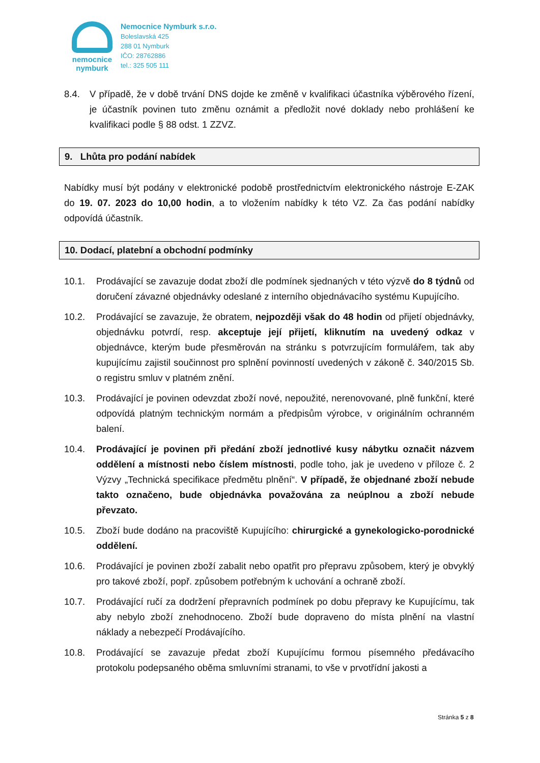nemocnice
nymburk
Nemocnice Nymburk s.r.o.
Boleslavská 425
288 01 Nymburk
IČO: 28762886
tel.: 325 505 111
8.4. V případě, že v době trvání DNS dojde ke změně v kvalifikaci účastníka výběrového řízení, je účastník povinen tuto změnu oznámit a předložit nové doklady nebo prohlášení ke kvalifikaci podle § 88 odst. 1 ZZVZ.
9. Lhůta pro podání nabídek
Nabídky musí být podány v elektronické podobě prostřednictvím elektronického nástroje E-ZAK do 19. 07. 2023 do 10,00 hodin, a to vložením nabídky k této VZ. Za čas podání nabídky odpovídá účastník.
10. Dodací, platební a obchodní podmínky
10.1. Prodávající se zavazuje dodat zboží dle podmínek sjednaných v této výzvě do 8 týdnů od doručení závazné objednávky odeslané z interního objednávacího systému Kupujícího.
10.2. Prodávající se zavazuje, že obratem, nejpozději však do 48 hodin od přijetí objednávky, objednávku potvrdí, resp. akceptuje její přijetí, kliknutím na uvedený odkaz v objednávce, kterým bude přesměrován na stránku s potvrzujícím formulářem, tak aby kupujícímu zajistil součinnost pro splnění povinností uvedených v zákoně č. 340/2015 Sb. o registru smluv v platném znění.
10.3. Prodávající je povinen odevzdat zboží nové, nepoužité, nerenovované, plně funkční, které odpovídá platným technickým normám a předpisům výrobce, v originálním ochranném balení.
10.4. Prodávající je povinen při předání zboží jednotlivé kusy nábytku označit názvem oddělení a místnosti nebo číslem místnosti, podle toho, jak je uvedeno v příloze č. 2 Výzvy „Technická specifikace předmětu plnění“. V případě, že objednané zboží nebude takto označeno, bude objednávka považována za neúplnou a zboží nebude převzato.
10.5. Zboží bude dodáno na pracoviště Kupujícího: chirurgické a gynekologicko-porodnické oddělení.
10.6. Prodávající je povinen zboží zabalit nebo opatřit pro přepravu způsobem, který je obvyklý pro takové zboží, popř. způsobem potřebným k uchování a ochraně zboží.
10.7. Prodávající ručí za dodržení přepravních podmínek po dobu přepravy ke Kupujícímu, tak aby nebylo zboží znehodnoceno. Zboží bude dopraveno do místa plnění na vlastní náklady a nebezpečí Prodávajícího.
10.8. Prodávající se zavazuje předat zboží Kupujícímu formou písemného předávacího protokolu podepsaného oběma smluvními stranami, to vše v prvotřídní jakosti a
Stránka 5 z 8